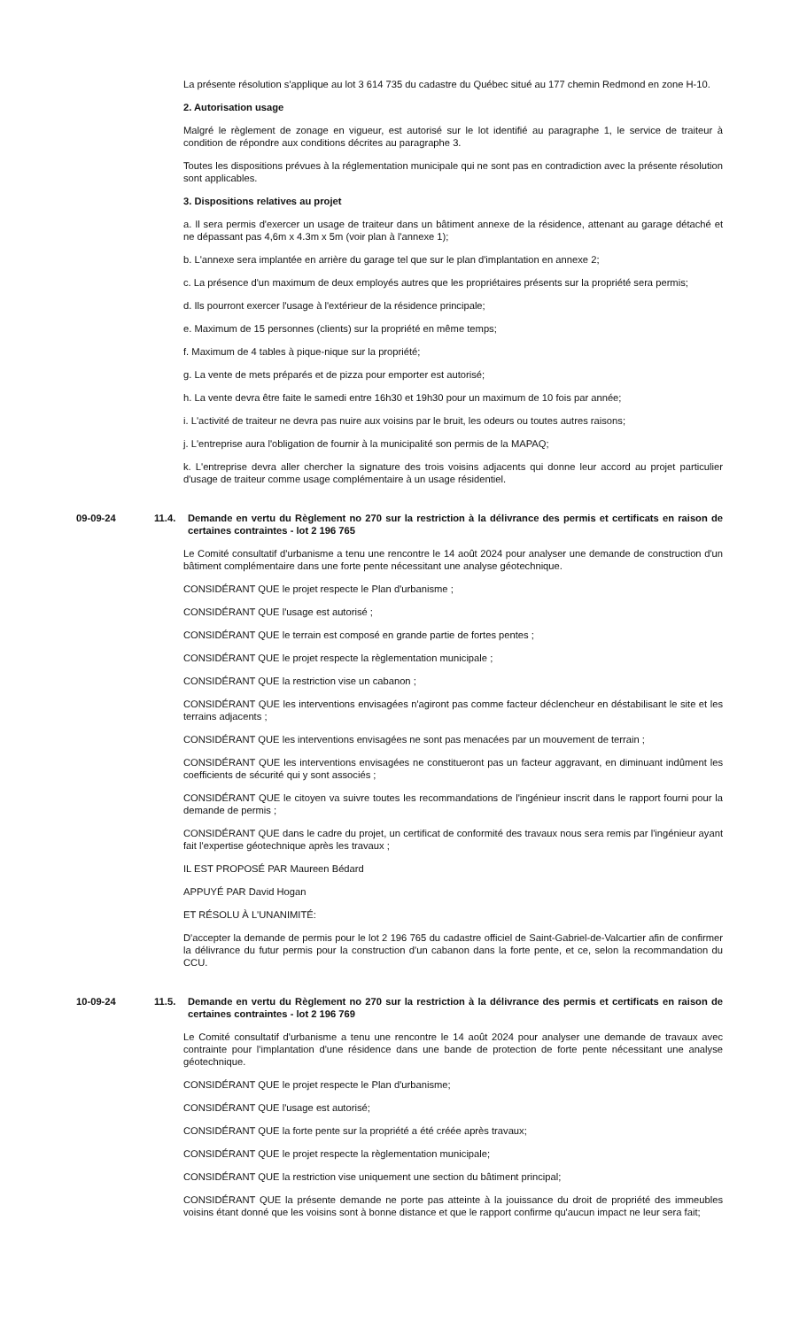La présente résolution s'applique au lot 3 614 735 du cadastre du Québec situé au 177 chemin Redmond en zone H-10.
2. Autorisation usage
Malgré le règlement de zonage en vigueur, est autorisé sur le lot identifié au paragraphe 1, le service de traiteur à condition de répondre aux conditions décrites au paragraphe 3.
Toutes les dispositions prévues à la réglementation municipale qui ne sont pas en contradiction avec la présente résolution sont applicables.
3. Dispositions relatives au projet
a. Il sera permis d'exercer un usage de traiteur dans un bâtiment annexe de la résidence, attenant au garage détaché et ne dépassant pas 4,6m x 4.3m x 5m (voir plan à l'annexe 1);
b. L'annexe sera implantée en arrière du garage tel que sur le plan d'implantation en annexe 2;
c. La présence d'un maximum de deux employés autres que les propriétaires présents sur la propriété sera permis;
d. Ils pourront exercer l'usage à l'extérieur de la résidence principale;
e. Maximum de 15 personnes (clients) sur la propriété en même temps;
f. Maximum de 4 tables à pique-nique sur la propriété;
g. La vente de mets préparés et de pizza pour emporter est autorisé;
h. La vente devra être faite le samedi entre 16h30 et 19h30 pour un maximum de 10 fois par année;
i. L'activité de traiteur ne devra pas nuire aux voisins par le bruit, les odeurs ou toutes autres raisons;
j. L'entreprise aura l'obligation de fournir à la municipalité son permis de la MAPAQ;
k. L'entreprise devra aller chercher la signature des trois voisins adjacents qui donne leur accord au projet particulier d'usage de traiteur comme usage complémentaire à un usage résidentiel.
09-09-24 11.4. Demande en vertu du Règlement no 270 sur la restriction à la délivrance des permis et certificats en raison de certaines contraintes - lot 2 196 765
Le Comité consultatif d'urbanisme a tenu une rencontre le 14 août 2024 pour analyser une demande de construction d'un bâtiment complémentaire dans une forte pente nécessitant une analyse géotechnique.
CONSIDÉRANT QUE le projet respecte le Plan d'urbanisme ;
CONSIDÉRANT QUE l'usage est autorisé ;
CONSIDÉRANT QUE le terrain est composé en grande partie de fortes pentes ;
CONSIDÉRANT QUE le projet respecte la règlementation municipale ;
CONSIDÉRANT QUE la restriction vise un cabanon ;
CONSIDÉRANT QUE les interventions envisagées n'agiront pas comme facteur déclencheur en déstabilisant le site et les terrains adjacents ;
CONSIDÉRANT QUE les interventions envisagées ne sont pas menacées par un mouvement de terrain ;
CONSIDÉRANT QUE les interventions envisagées ne constitueront pas un facteur aggravant, en diminuant indûment les coefficients de sécurité qui y sont associés ;
CONSIDÉRANT QUE le citoyen va suivre toutes les recommandations de l'ingénieur inscrit dans le rapport fourni pour la demande de permis ;
CONSIDÉRANT QUE dans le cadre du projet, un certificat de conformité des travaux nous sera remis par l'ingénieur ayant fait l'expertise géotechnique après les travaux ;
IL EST PROPOSÉ PAR Maureen Bédard
APPUYÉ PAR David Hogan
ET RÉSOLU À L'UNANIMITÉ:
D'accepter la demande de permis pour le lot 2 196 765 du cadastre officiel de Saint-Gabriel-de-Valcartier afin de confirmer la délivrance du futur permis pour la construction d'un cabanon dans la forte pente, et ce, selon la recommandation du CCU.
10-09-24 11.5. Demande en vertu du Règlement no 270 sur la restriction à la délivrance des permis et certificats en raison de certaines contraintes - lot 2 196 769
Le Comité consultatif d'urbanisme a tenu une rencontre le 14 août 2024 pour analyser une demande de travaux avec contrainte pour l'implantation d'une résidence dans une bande de protection de forte pente nécessitant une analyse géotechnique.
CONSIDÉRANT QUE le projet respecte le Plan d'urbanisme;
CONSIDÉRANT QUE l'usage est autorisé;
CONSIDÉRANT QUE la forte pente sur la propriété a été créée après travaux;
CONSIDÉRANT QUE le projet respecte la règlementation municipale;
CONSIDÉRANT QUE la restriction vise uniquement une section du bâtiment principal;
CONSIDÉRANT QUE la présente demande ne porte pas atteinte à la jouissance du droit de propriété des immeubles voisins étant donné que les voisins sont à bonne distance et que le rapport confirme qu'aucun impact ne leur sera fait;